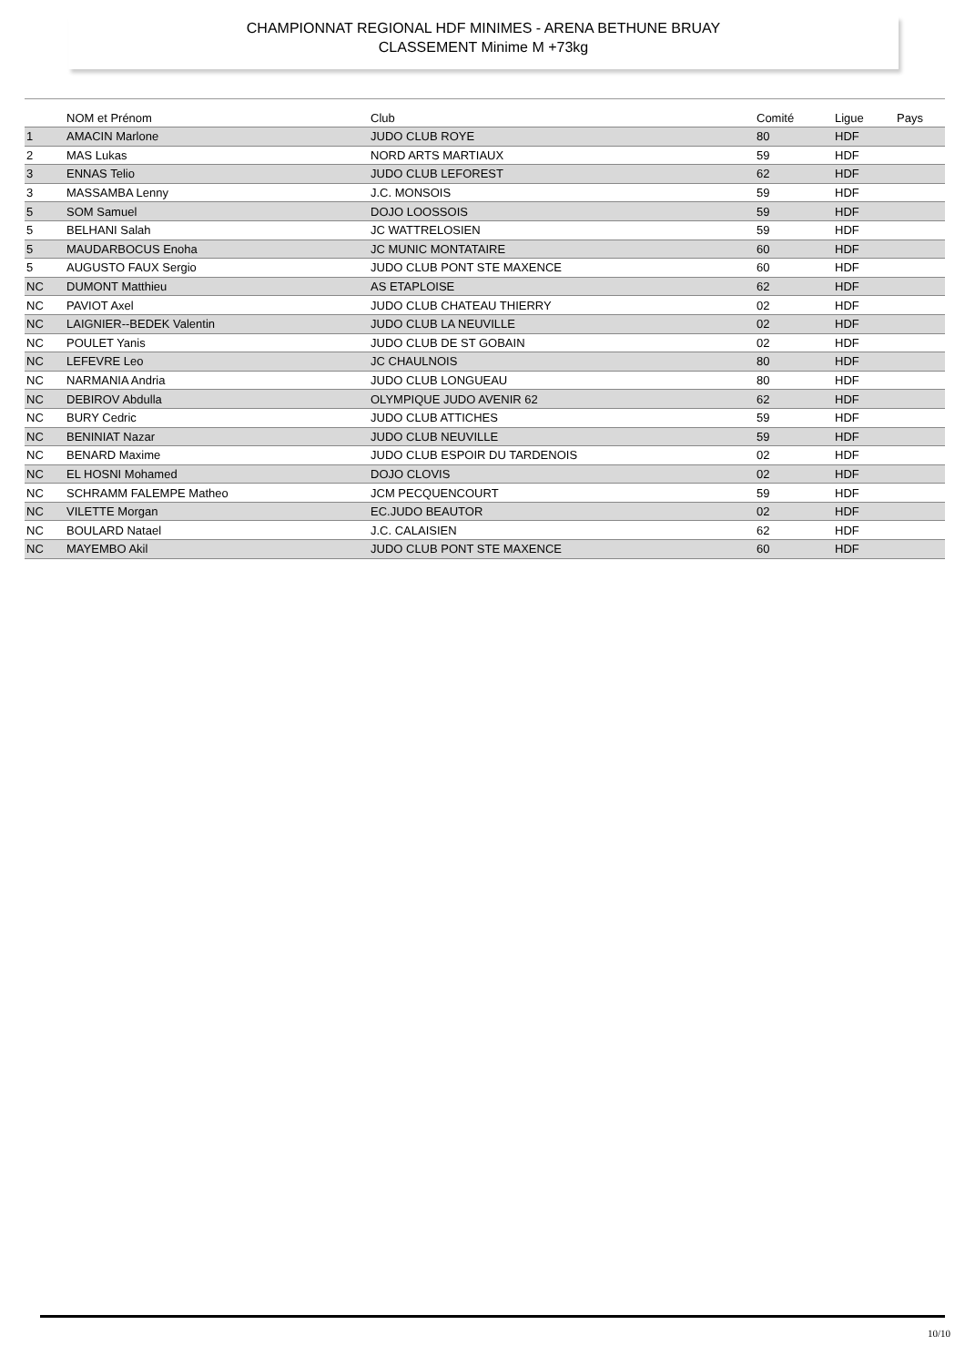CHAMPIONNAT REGIONAL HDF MINIMES - ARENA BETHUNE BRUAY
CLASSEMENT Minime M +73kg
| | NOM et Prénom | Club | Comité | Ligue | Pays |
| --- | --- | --- | --- | --- | --- |
| 1 | AMACIN Marlone | JUDO CLUB ROYE | 80 | HDF | |
| 2 | MAS Lukas | NORD ARTS MARTIAUX | 59 | HDF | |
| 3 | ENNAS Telio | JUDO CLUB LEFOREST | 62 | HDF | |
| 3 | MASSAMBA Lenny | J.C. MONSOIS | 59 | HDF | |
| 5 | SOM Samuel | DOJO LOOSSOIS | 59 | HDF | |
| 5 | BELHANI Salah | JC WATTRELOSIEN | 59 | HDF | |
| 5 | MAUDARBOCUS Enoha | JC MUNIC MONTATAIRE | 60 | HDF | |
| 5 | AUGUSTO FAUX Sergio | JUDO CLUB PONT STE MAXENCE | 60 | HDF | |
| NC | DUMONT Matthieu | AS ETAPLOISE | 62 | HDF | |
| NC | PAVIOT Axel | JUDO CLUB CHATEAU THIERRY | 02 | HDF | |
| NC | LAIGNIER--BEDEK Valentin | JUDO CLUB LA NEUVILLE | 02 | HDF | |
| NC | POULET Yanis | JUDO CLUB DE ST GOBAIN | 02 | HDF | |
| NC | LEFEVRE Leo | JC CHAULNOIS | 80 | HDF | |
| NC | NARMANIA Andria | JUDO CLUB LONGUEAU | 80 | HDF | |
| NC | DEBIROV Abdulla | OLYMPIQUE JUDO AVENIR 62 | 62 | HDF | |
| NC | BURY Cedric | JUDO CLUB ATTICHES | 59 | HDF | |
| NC | BENINIAT Nazar | JUDO CLUB NEUVILLE | 59 | HDF | |
| NC | BENARD Maxime | JUDO CLUB ESPOIR DU TARDENOIS | 02 | HDF | |
| NC | EL HOSNI Mohamed | DOJO CLOVIS | 02 | HDF | |
| NC | SCHRAMM FALEMPE Matheo | JCM PECQUENCOURT | 59 | HDF | |
| NC | VILETTE Morgan | EC.JUDO BEAUTOR | 02 | HDF | |
| NC | BOULARD Natael | J.C. CALAISIEN | 62 | HDF | |
| NC | MAYEMBO Akil | JUDO CLUB PONT STE MAXENCE | 60 | HDF | |
10/10